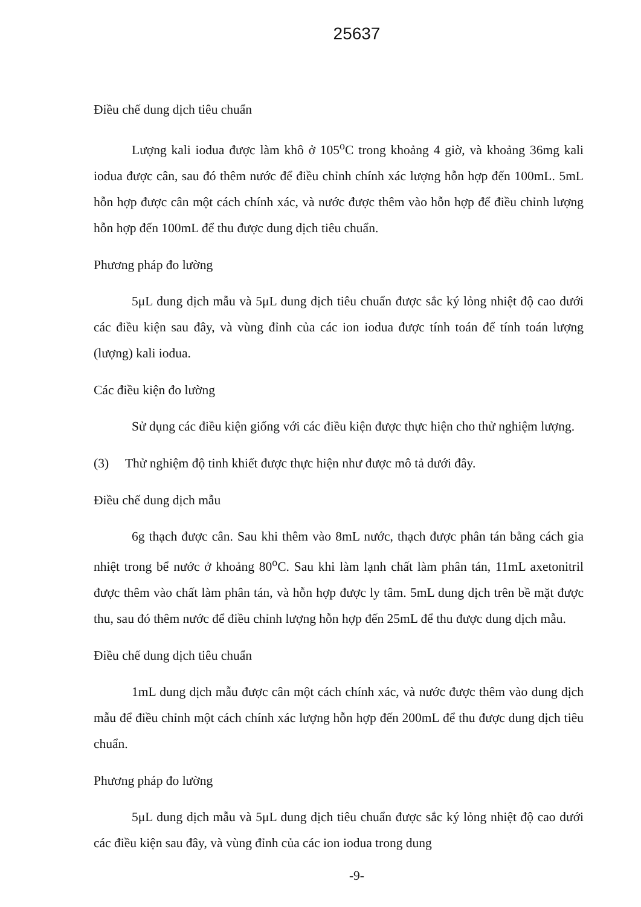25637
Điều chế dung dịch tiêu chuẩn
Lượng kali iodua được làm khô ở 105<sup>o</sup>C trong khoảng 4 giờ, và khoảng 36mg kali iodua được cân, sau đó thêm nước để điều chỉnh chính xác lượng hỗn hợp đến 100mL. 5mL hỗn hợp được cân một cách chính xác, và nước được thêm vào hỗn hợp để điều chỉnh lượng hỗn hợp đến 100mL để thu được dung dịch tiêu chuẩn.
Phương pháp đo lường
5μL dung dịch mẫu và 5μL dung dịch tiêu chuẩn được sắc ký lỏng nhiệt độ cao dưới các điều kiện sau đây, và vùng đỉnh của các ion iodua được tính toán để tính toán lượng (lượng) kali iodua.
Các điều kiện đo lường
Sử dụng các điều kiện giống với các điều kiện được thực hiện cho thử nghiệm lượng.
(3) Thử nghiệm độ tinh khiết được thực hiện như được mô tả dưới đây.
Điều chế dung dịch mẫu
6g thạch được cân. Sau khi thêm vào 8mL nước, thạch được phân tán bằng cách gia nhiệt trong bể nước ở khoảng 80<sup>o</sup>C. Sau khi làm lạnh chất làm phân tán, 11mL axetonitril được thêm vào chất làm phân tán, và hỗn hợp được ly tâm. 5mL dung dịch trên bề mặt được thu, sau đó thêm nước để điều chỉnh lượng hỗn hợp đến 25mL để thu được dung dịch mẫu.
Điều chế dung dịch tiêu chuẩn
1mL dung dịch mẫu được cân một cách chính xác, và nước được thêm vào dung dịch mẫu để điều chỉnh một cách chính xác lượng hỗn hợp đến 200mL để thu được dung dịch tiêu chuẩn.
Phương pháp đo lường
5μL dung dịch mẫu và 5μL dung dịch tiêu chuẩn được sắc ký lỏng nhiệt độ cao dưới các điều kiện sau đây, và vùng đỉnh của các ion iodua trong dung
-9-